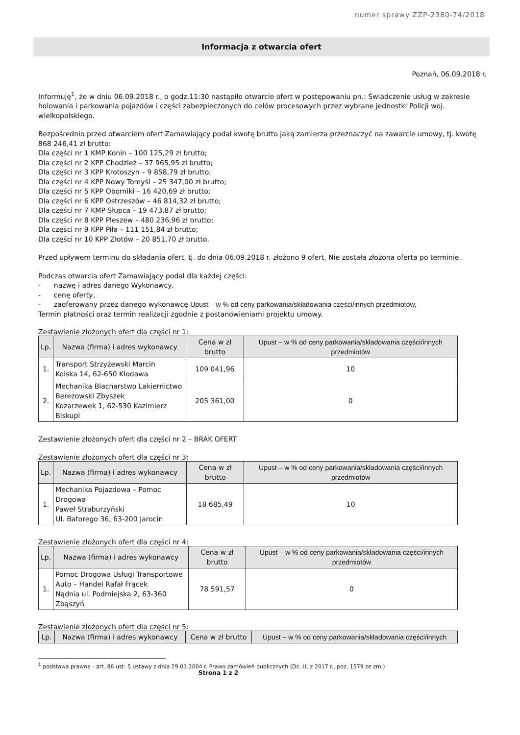numer sprawy ZZP-2380-74/2018
Informacja z otwarcia ofert
Poznań, 06.09.2018 r.
Informuję<sup>1</sup>, że w dniu 06.09.2018 r., o godz.11:30 nastąpiło otwarcie ofert w postępowaniu pn.: Świadczenie usług w zakresie holowania i parkowania pojazdów i części zabezpieczonych do celów procesowych przez wybrane jednostki Policji woj. wielkopolskiego.
Bezpośrednio przed otwarciem ofert Zamawiający podał kwotę brutto jaką zamierza przeznaczyć na zawarcie umowy, tj. kwotę 868 246,41 zł brutto:
Dla części nr 1 KMP Konin – 100 125,29 zł brutto;
Dla części nr 2 KPP Chodzież – 37 965,95 zł brutto;
Dla części nr 3 KPP Krotoszyn – 9 858,79 zł brutto;
Dla części nr 4 KPP Nowy Tomyśl – 25 347,00 zł brutto;
Dla części nr 5 KPP Oborniki – 16 420,69 zł brutto;
Dla części nr 6 KPP Ostrzeszów – 46 814,32 zł brutto;
Dla części nr 7 KMP Słupca – 19 473,87 zł brutto;
Dla części nr 8 KPP Pleszew – 480 236,96 zł brutto;
Dla części nr 9 KPP Piła – 111 151,84 zł brutto;
Dla części nr 10 KPP Złotów – 20 851,70 zł brutto.
Przed upływem terminu do składania ofert, tj. do dnia 06.09.2018 r. złożono 9 ofert. Nie została złożona oferta po terminie.
Podczas otwarcia ofert Zamawiający podał dla każdej części:
- nazwę i adres danego Wykonawcy,
- cenę oferty,
- zaoferowany przez danego wykonawcę Upust – w % od ceny parkowania/składowania części/innych przedmiotów,
Termin płatności oraz termin realizacji zgodnie z postanowieniami projektu umowy.
Zestawienie złożonych ofert dla części nr 1:
| Lp. | Nazwa (firma) i adres wykonawcy | Cena w zł brutto | Upust – w % od ceny parkowania/składowania części/innych przedmiotów |
| --- | --- | --- | --- |
| 1. | Transport Strzyżewski Marcin Kolska 14, 62-650 Kłodawa | 109 041,96 | 10 |
| 2. | Mechanika Blacharstwo Lakiernictwo Berezowski Zbyszek Kozarzewek 1, 62-530 Kazimierz Biskupi | 205 361,00 | 0 |
Zestawienie złożonych ofert dla części nr 2 – BRAK OFERT
Zestawienie złożonych ofert dla części nr 3:
| Lp. | Nazwa (firma) i adres wykonawcy | Cena w zł brutto | Upust – w % od ceny parkowania/składowania części/innych przedmiotów |
| --- | --- | --- | --- |
| 1. | Mechanika Pojazdowa – Pomoc Drogowa Paweł Straburzyński Ul. Batorego 36, 63-200 Jarocin | 18 685,49 | 10 |
Zestawienie złożonych ofert dla części nr 4:
| Lp. | Nazwa (firma) i adres wykonawcy | Cena w zł brutto | Upust – w % od ceny parkowania/składowania części/innych przedmiotów |
| --- | --- | --- | --- |
| 1. | Pomoc Drogowa Usługi Transportowe Auto – Handel Rafał Frącek Nądnia ul. Podmiejska 2, 63-360 Zbąszyń | 78 591,57 | 0 |
Zestawienie złożonych ofert dla części nr 5:
| Lp. | Nazwa (firma) i adres wykonawcy | Cena w zł brutto | Upust – w % od ceny parkowania/składowania części/innych |
| --- | --- | --- | --- |
<sup>1</sup> podstawa prawna - art. 86 ust. 5 ustawy z dnia 29.01.2004 r. Prawo zamówień publicznych (Dz. U. z 2017 r., poz. 1579 ze zm.)
Strona 1 z 2